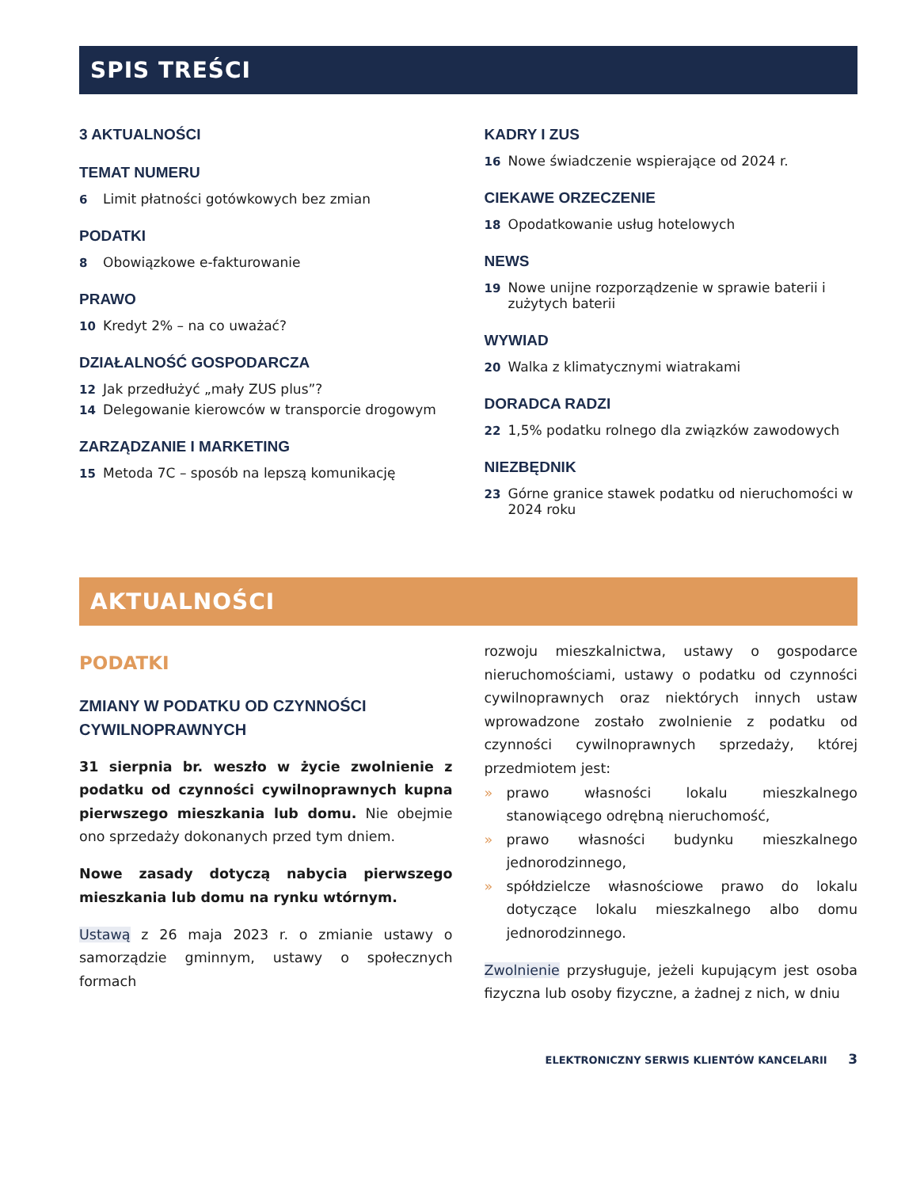SPIS TREŚCI
3 AKTUALNOŚCI
TEMAT NUMERU
6 Limit płatności gotówkowych bez zmian
PODATKI
8 Obowiązkowe e-fakturowanie
PRAWO
10 Kredyt 2% – na co uważać?
DZIAŁALNOŚĆ GOSPODARCZA
12 Jak przedłużyć „mały ZUS plus”?
14 Delegowanie kierowców w transporcie drogowym
ZARZĄDZANIE I MARKETING
15 Metoda 7C – sposób na lepszą komunikację
KADRY I ZUS
16 Nowe świadczenie wspierające od 2024 r.
CIEKAWE ORZECZENIE
18 Opodatkowanie usług hotelowych
NEWS
19 Nowe unijne rozporządzenie w sprawie baterii i zużytych baterii
WYWIAD
20 Walka z klimatycznymi wiatrakami
DORADCA RADZI
22 1,5% podatku rolnego dla związków zawodowych
NIEZBĘDNIK
23 Górne granice stawek podatku od nieruchomości w 2024 roku
AKTUALNOŚCI
PODATKI
ZMIANY W PODATKU OD CZYNNOŚCI CYWILNOPRAWNYCH
31 sierpnia br. weszło w życie zwolnienie z podatku od czynności cywilnoprawnych kupna pierwszego mieszkania lub domu. Nie obejmie ono sprzedaży dokonanych przed tym dniem.
Nowe zasady dotyczą nabycia pierwszego mieszkania lub domu na rynku wtórnym.
Ustawą z 26 maja 2023 r. o zmianie ustawy o samorządzie gminnym, ustawy o społecznych formach
rozwoju mieszkalnictwa, ustawy o gospodarce nieruchomościami, ustawy o podatku od czynności cywilnoprawnych oraz niektórych innych ustaw wprowadzone zostało zwolnienie z podatku od czynności cywilnoprawnych sprzedaży, której przedmiotem jest:
» prawo własności lokalu mieszkalnego stanowiącego odrębną nieruchomość,
» prawo własności budynku mieszkalnego jednorodzinnego,
» spółdzielcze własnościowe prawo do lokalu dotyczące lokalu mieszkalnego albo domu jednorodzinnego.
Zwolnienie przysługuje, jeżeli kupującym jest osoba fizyczna lub osoby fizyczne, a żadnej z nich, w dniu
ELEKTRONICZNY SERWIS KLIENTÓW KANCELARII 3